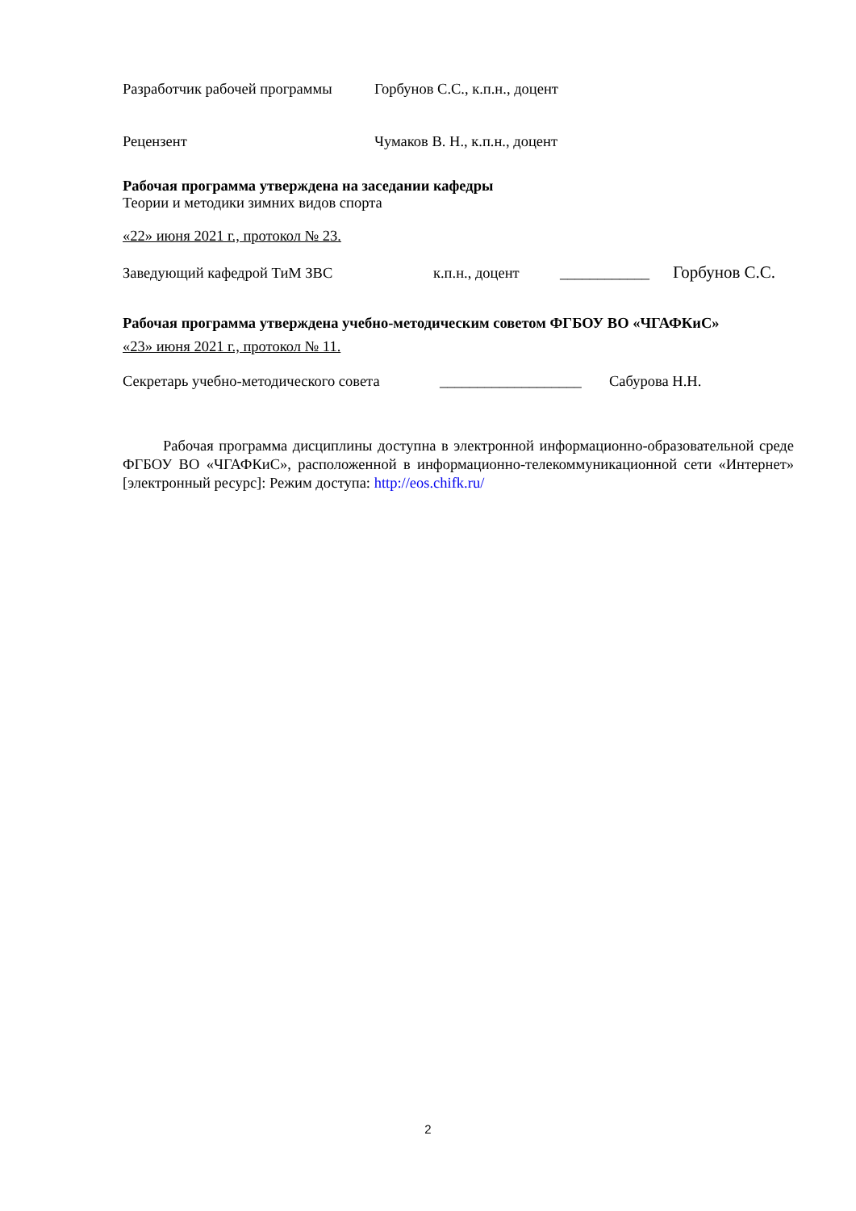Разработчик рабочей программы Горбунов С.С., к.п.н., доцент
Рецензент Чумаков В. Н., к.п.н., доцент
Рабочая программа утверждена на заседании кафедры
Теории и методики зимних видов спорта
«22» июня 2021 г., протокол № 23.
Заведующий кафедрой ТиМ ЗВС к.п.н., доцент ____________ Горбунов С.С.
Рабочая программа утверждена учебно-методическим советом ФГБОУ ВО «ЧГАФКиС»
«23» июня 2021 г., протокол № 11.
Секретарь учебно-методического совета ___________________ Сабурова Н.Н.
Рабочая программа дисциплины доступна в электронной информационно-образовательной среде ФГБОУ ВО «ЧГАФКиС», расположенной в информационно-телекоммуникационной сети «Интернет» [электронный ресурс]: Режим доступа: http://eos.chifk.ru/
2